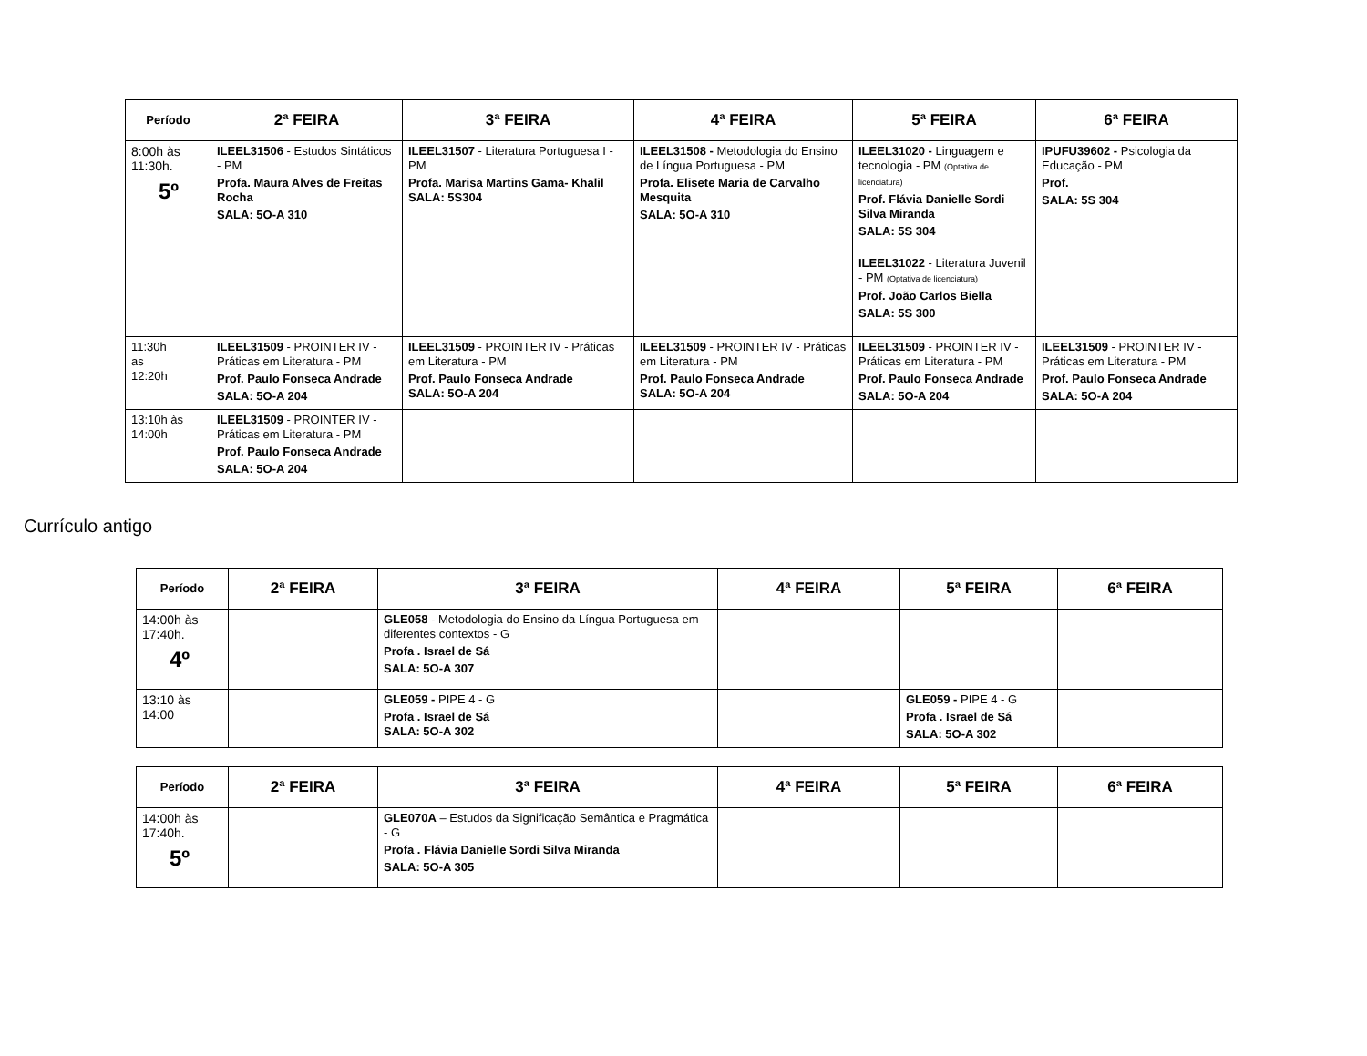| Período | 2ª FEIRA | 3ª FEIRA | 4ª FEIRA | 5ª FEIRA | 6ª FEIRA |
| --- | --- | --- | --- | --- | --- |
| 8:00h às 11:30h. 5º | ILEEL31506 - Estudos Sintáticos - PM Profa. Maura Alves de Freitas Rocha SALA: 5O-A 310 | ILEEL31507 - Literatura Portuguesa I - PM Profa. Marisa Martins Gama- Khalil SALA: 5S304 | ILEEL31508 - Metodologia do Ensino de Língua Portuguesa - PM Profa. Elisete Maria de Carvalho Mesquita SALA: 5O-A 310 | ILEEL31020 - Linguagem e tecnologia - PM (Optativa de licenciatura) Prof. Flávia Danielle Sordi Silva Miranda SALA: 5S 304 ILEEL31022 - Literatura Juvenil - PM (Optativa de licenciatura) Prof. João Carlos Biella SALA: 5S 300 | IPUFU39602 - Psicologia da Educação - PM Prof. SALA: 5S 304 |
| 11:30h as 12:20h | ILEEL31509 - PROINTER IV - Práticas em Literatura - PM Prof. Paulo Fonseca Andrade SALA: 5O-A 204 | ILEEL31509 - PROINTER IV - Práticas em Literatura - PM Prof. Paulo Fonseca Andrade SALA: 5O-A 204 | ILEEL31509 - PROINTER IV - Práticas em Literatura - PM Prof. Paulo Fonseca Andrade SALA: 5O-A 204 | ILEEL31509 - PROINTER IV - Práticas em Literatura - PM Prof. Paulo Fonseca Andrade SALA: 5O-A 204 | ILEEL31509 - PROINTER IV - Práticas em Literatura - PM Prof. Paulo Fonseca Andrade SALA: 5O-A 204 |
| 13:10h às 14:00h | ILEEL31509 - PROINTER IV - Práticas em Literatura - PM Prof. Paulo Fonseca Andrade SALA: 5O-A 204 | | | | |
Currículo antigo
| Período | 2ª FEIRA | 3ª FEIRA | 4ª FEIRA | 5ª FEIRA | 6ª FEIRA |
| --- | --- | --- | --- | --- | --- |
| 14:00h às 17:40h. 4º | | GLE058 - Metodologia do Ensino da Língua Portuguesa em diferentes contextos - G Profa . Israel de Sá SALA: 5O-A 307 | | | |
| 13:10 às 14:00 | | GLE059 - PIPE 4 - G Profa . Israel de Sá SALA: 5O-A 302 | | GLE059 - PIPE 4 - G Profa . Israel de Sá SALA: 5O-A 302 | |
| Período | 2ª FEIRA | 3ª FEIRA | 4ª FEIRA | 5ª FEIRA | 6ª FEIRA |
| --- | --- | --- | --- | --- | --- |
| 14:00h às 17:40h. 5º | | GLE070A – Estudos da Significação Semântica e Pragmática - G Profa . Flávia Danielle Sordi Silva Miranda SALA: 5O-A 305 | | | |